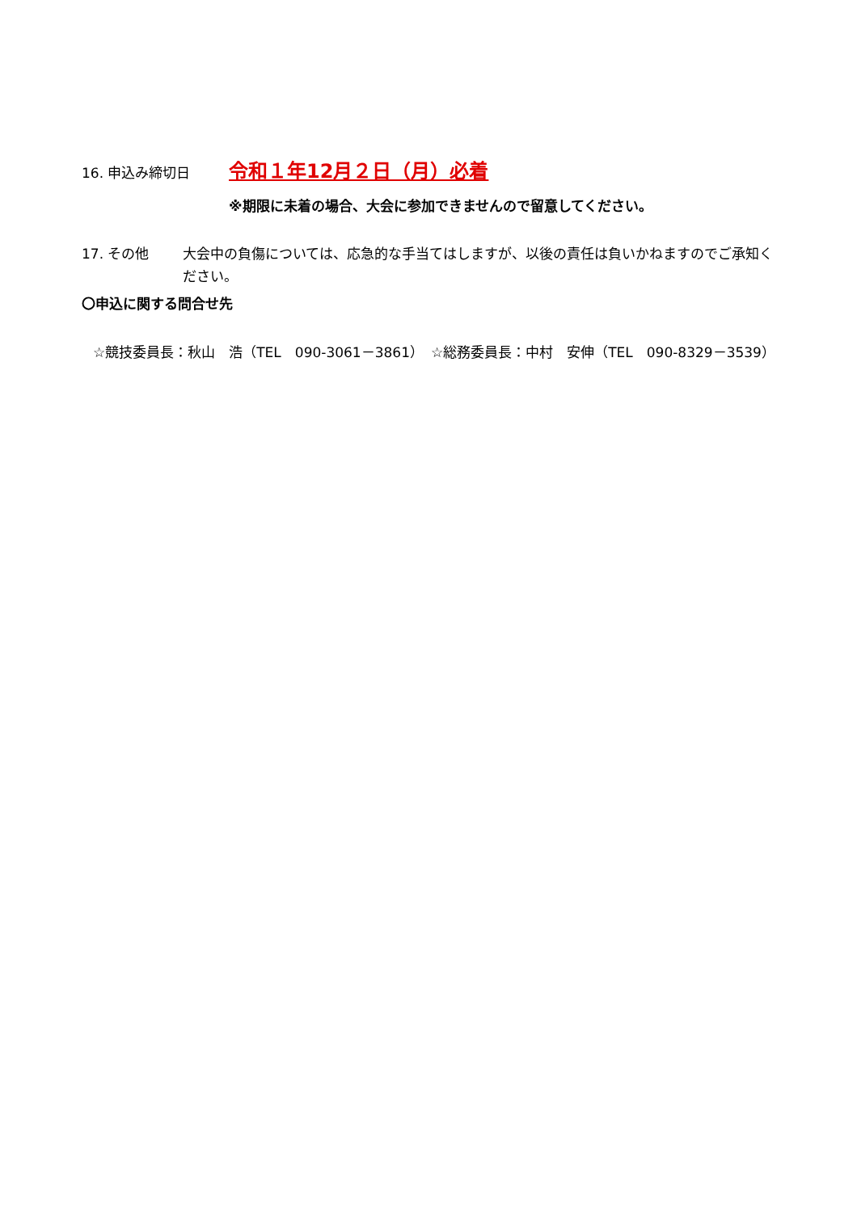16. 申込み締切日
令和１年12月２日（月）必着
※期限に未着の場合、大会に参加できませんので留意してください。
17. その他
大会中の負傷については、応急的な手当てはしますが、以後の責任は負いかねますのでご承知ください。
〇申込に関する問合せ先
☆競技委員長：秋山　浩（TEL　090-3061－3861）　☆総務委員長：中村　安伸（TEL　090-8329－3539）